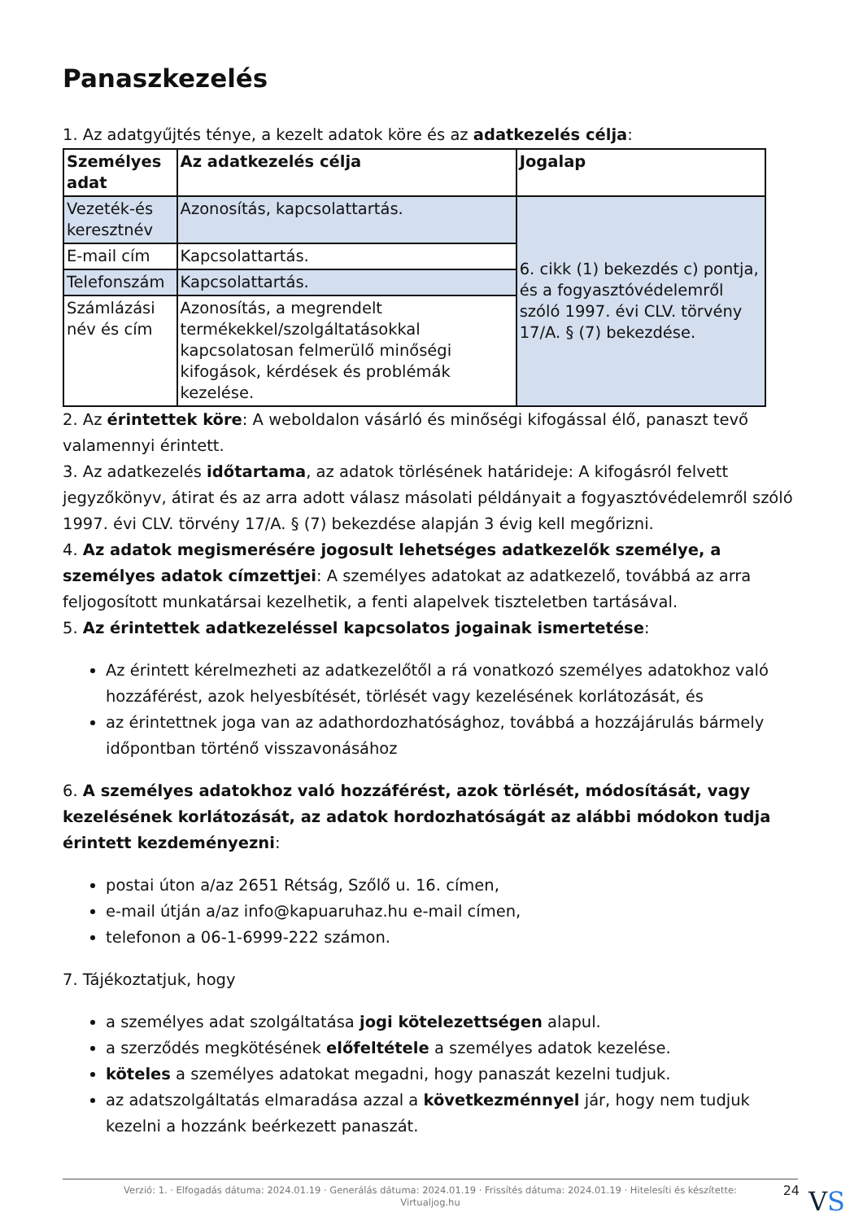Panaszkezelés
1. Az adatgyűjtés ténye, a kezelt adatok köre és az adatkezelés célja:
| Személyes adat | Az adatkezelés célja | Jogalap |
| --- | --- | --- |
| Vezeték-és keresztnév | Azonosítás, kapcsolattartás. | 6. cikk (1) bekezdés c) pontja, és a fogyasztóvédelemről szóló 1997. évi CLV. törvény 17/A. § (7) bekezdése. |
| E-mail cím | Kapcsolattartás. | |
| Telefonszám | Kapcsolattartás. | |
| Számlázási név és cím | Azonosítás, a megrendelt termékekkel/szolgáltatásokkal kapcsolatosan felmerülő minőségi kifogások, kérdések és problémák kezelése. | |
2. Az érintettek köre: A weboldalon vásárló és minőségi kifogással élő, panaszt tevő valamennyi érintett.
3. Az adatkezelés időtartama, az adatok törlésének határideje: A kifogásról felvett jegyzőkönyv, átirat és az arra adott válasz másolati példányait a fogyasztóvédelemről szóló 1997. évi CLV. törvény 17/A. § (7) bekezdése alapján 3 évig kell megőrizni.
4. Az adatok megismerésére jogosult lehetséges adatkezelők személye, a személyes adatok címzettjei: A személyes adatokat az adatkezelő, továbbá az arra feljogosított munkatársai kezelhetik, a fenti alapelvek tiszteletben tartásával.
5. Az érintettek adatkezeléssel kapcsolatos jogainak ismertetése:
Az érintett kérelmezheti az adatkezelőtől a rá vonatkozó személyes adatokhoz való hozzáférést, azok helyesbítését, törlését vagy kezelésének korlátozását, és
az érintettnek joga van az adathordozhatósághoz, továbbá a hozzájárulás bármely időpontban történő visszavonásához
6. A személyes adatokhoz való hozzáférést, azok törlését, módosítását, vagy kezelésének korlátozását, az adatok hordozhatóságát az alábbi módokon tudja érintett kezdeményezni:
postai úton a/az 2651 Rétság, Szőlő u. 16. címen,
e-mail útján a/az info@kapuaruhaz.hu e-mail címen,
telefonon a 06-1-6999-222 számon.
7. Tájékoztatjuk, hogy
a személyes adat szolgáltatása jogi kötelezettségen alapul.
a szerződés megkötésének előfeltétele a személyes adatok kezelése.
köteles a személyes adatokat megadni, hogy panaszát kezelni tudjuk.
az adatszolgáltatás elmaradása azzal a következménnyel jár, hogy nem tudjuk kezelni a hozzánk beérkezett panaszát.
Verzió: 1. · Elfogadás dátuma: 2024.01.19 · Generálás dátuma: 2024.01.19 · Frissítés dátuma: 2024.01.19 · Hitelesíti és készítette:
Virtualjog.hu
24
VS